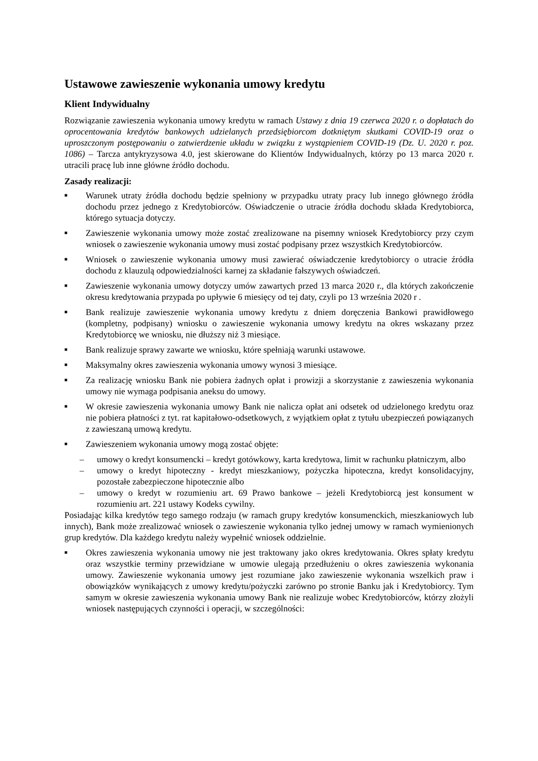Ustawowe zawieszenie wykonania umowy kredytu
Klient Indywidualny
Rozwiązanie zawieszenia wykonania umowy kredytu w ramach Ustawy z dnia 19 czerwca 2020 r. o dopłatach do oprocentowania kredytów bankowych udzielanych przedsiębiorcom dotkniętym skutkami COVID-19 oraz o uproszczonym postępowaniu o zatwierdzenie układu w związku z wystąpieniem COVID-19 (Dz. U. 2020 r. poz. 1086) – Tarcza antykryzysowa 4.0, jest skierowane do Klientów Indywidualnych, którzy po 13 marca 2020 r. utracili pracę lub inne główne źródło dochodu.
Zasady realizacji:
■ Warunek utraty źródła dochodu będzie spełniony w przypadku utraty pracy lub innego głównego źródła dochodu przez jednego z Kredytobiorców. Oświadczenie o utracie źródła dochodu składa Kredytobiorca, którego sytuacja dotyczy.
■ Zawieszenie wykonania umowy może zostać zrealizowane na pisemny wniosek Kredytobiorcy przy czym wniosek o zawieszenie wykonania umowy musi zostać podpisany przez wszystkich Kredytobiorców.
■ Wniosek o zawieszenie wykonania umowy musi zawierać oświadczenie kredytobiorcy o utracie źródła dochodu z klauzulą odpowiedzialności karnej za składanie fałszywych oświadczeń.
■ Zawieszenie wykonania umowy dotyczy umów zawartych przed 13 marca 2020 r., dla których zakończenie okresu kredytowania przypada po upływie 6 miesięcy od tej daty, czyli po 13 września 2020 r .
■ Bank realizuje zawieszenie wykonania umowy kredytu z dniem doręczenia Bankowi prawidłowego (kompletny, podpisany) wniosku o zawieszenie wykonania umowy kredytu na okres wskazany przez Kredytobiorcę we wniosku, nie dłuższy niż 3 miesiące.
■ Bank realizuje sprawy zawarte we wniosku, które spełniają warunki ustawowe.
■ Maksymalny okres zawieszenia wykonania umowy wynosi 3 miesiące.
■ Za realizację wniosku Bank nie pobiera żadnych opłat i prowizji a skorzystanie z zawieszenia wykonania umowy nie wymaga podpisania aneksu do umowy.
■ W okresie zawieszenia wykonania umowy Bank nie nalicza opłat ani odsetek od udzielonego kredytu oraz nie pobiera płatności z tyt. rat kapitałowo-odsetkowych, z wyjątkiem opłat z tytułu ubezpieczeń powiązanych z zawieszaną umową kredytu.
■ Zawieszeniem wykonania umowy mogą zostać objęte:
– umowy o kredyt konsumencki – kredyt gotówkowy, karta kredytowa, limit w rachunku płatniczym, albo
– umowy o kredyt hipoteczny - kredyt mieszkaniowy, pożyczka hipoteczna, kredyt konsolidacyjny, pozostałe zabezpieczone hipotecznie albo
– umowy o kredyt w rozumieniu art. 69 Prawo bankowe – jeżeli Kredytobiorcą jest konsument w rozumieniu art. 221 ustawy Kodeks cywilny.
Posiadając kilka kredytów tego samego rodzaju (w ramach grupy kredytów konsumenckich, mieszkaniowych lub innych), Bank może zrealizować wniosek o zawieszenie wykonania tylko jednej umowy w ramach wymienionych grup kredytów. Dla każdego kredytu należy wypełnić wniosek oddzielnie.
■ Okres zawieszenia wykonania umowy nie jest traktowany jako okres kredytowania. Okres spłaty kredytu oraz wszystkie terminy przewidziane w umowie ulegają przedłużeniu o okres zawieszenia wykonania umowy. Zawieszenie wykonania umowy jest rozumiane jako zawieszenie wykonania wszelkich praw i obowiązków wynikających z umowy kredytu/pożyczki zarówno po stronie Banku jak i Kredytobiorcy. Tym samym w okresie zawieszenia wykonania umowy Bank nie realizuje wobec Kredytobiorców, którzy złożyli wniosek następujących czynności i operacji, w szczególności: